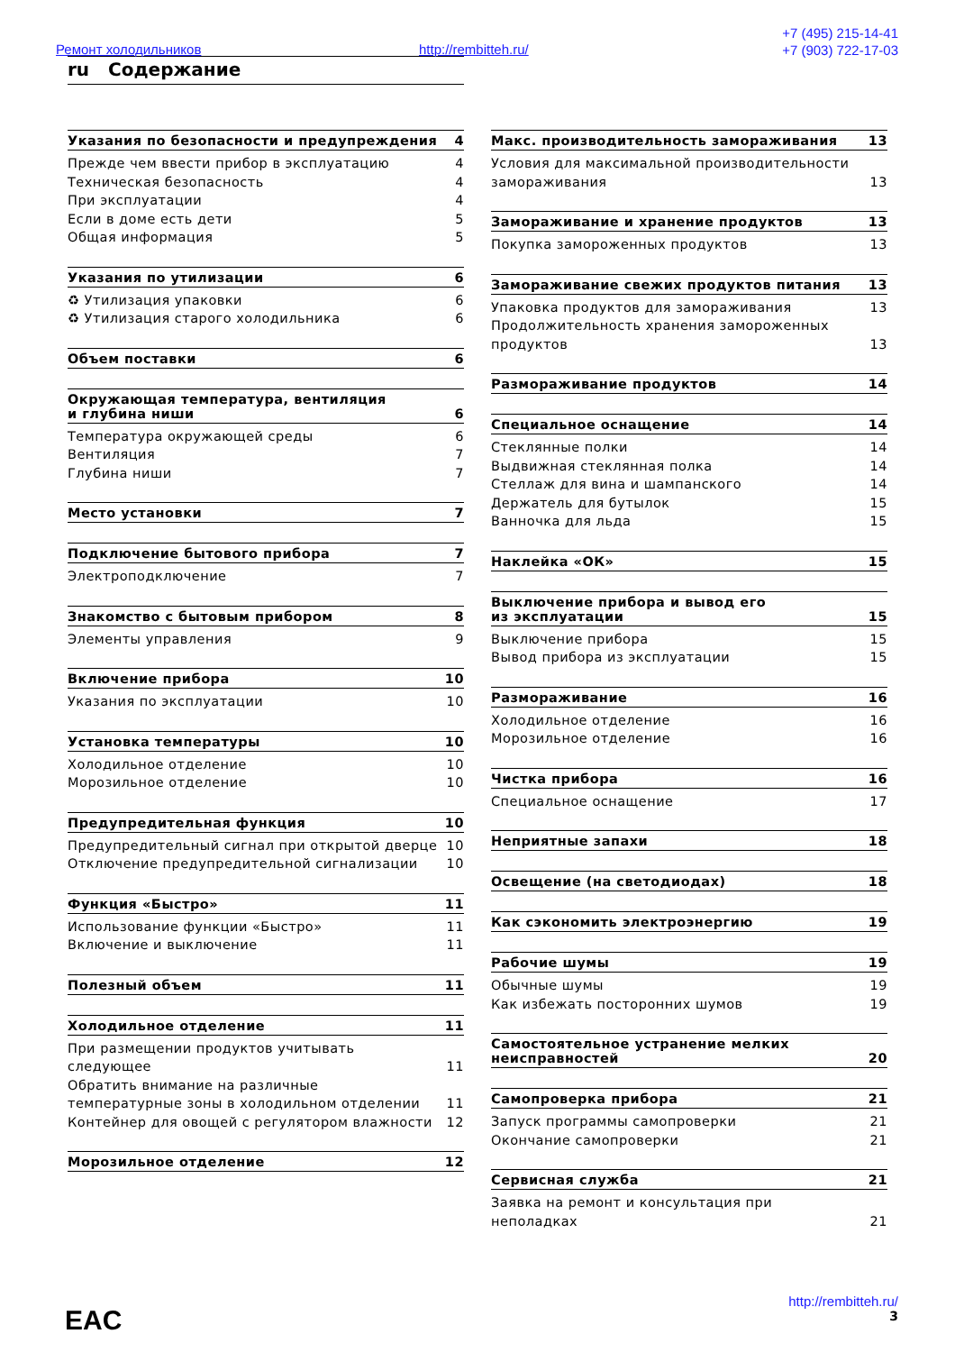Ремонт холодильников http://rembitteh.ru/
+7 (495) 215-14-41
+7 (903) 722-17-03
ru Содержание
Указания по безопасности и предупреждения 4
Прежде чем ввести прибор в эксплуатацию 4
Техническая безопасность 4
При эксплуатации 4
Если в доме есть дети 5
Общая информация 5
Указания по утилизации 6
♻ Утилизация упаковки 6
♻ Утилизация старого холодильника 6
Объем поставки 6
Окружающая температура, вентиляция
и глубина ниши 6
Температура окружающей среды 6
Вентиляция 7
Глубина ниши 7
Место установки 7
Подключение бытового прибора 7
Электроподключение 7
Знакомство с бытовым прибором 8
Элементы управления 9
Включение прибора 10
Указания по эксплуатации 10
Установка температуры 10
Холодильное отделение 10
Морозильное отделение 10
Предупредительная функция 10
Предупредительный сигнал при открытой дверце 10
Отключение предупредительной сигнализации 10
Функция «Быстро» 11
Использование функции «Быстро» 11
Включение и выключение 11
Полезный объем 11
Холодильное отделение 11
При размещении продуктов учитывать
следующее 11
Обратить внимание на различные
температурные зоны в холодильном отделении 11
Контейнер для овощей с регулятором влажности 12
Морозильное отделение 12
Макс. производительность замораживания 13
Условия для максимальной производительности
замораживания 13
Замораживание и хранение продуктов 13
Покупка замороженных продуктов 13
Замораживание свежих продуктов питания 13
Упаковка продуктов для замораживания 13
Продолжительность хранения замороженных
продуктов 13
Размораживание продуктов 14
Специальное оснащение 14
Стеклянные полки 14
Выдвижная стеклянная полка 14
Стеллаж для вина и шампанского 14
Держатель для бутылок 15
Ванночка для льда 15
Наклейка «ОК» 15
Выключение прибора и вывод его
из эксплуатации 15
Выключение прибора 15
Вывод прибора из эксплуатации 15
Размораживание 16
Холодильное отделение 16
Морозильное отделение 16
Чистка прибора 16
Специальное оснащение 17
Неприятные запахи 18
Освещение (на светодиодах) 18
Как сэкономить электроэнергию 19
Рабочие шумы 19
Обычные шумы 19
Как избежать посторонних шумов 19
Самостоятельное устранение мелких
неисправностей 20
Самопроверка прибора 21
Запуск программы самопроверки 21
Окончание самопроверки 21
Сервисная служба 21
Заявка на ремонт и консультация при
неполадках 21
http://rembitteh.ru/
3
EAC